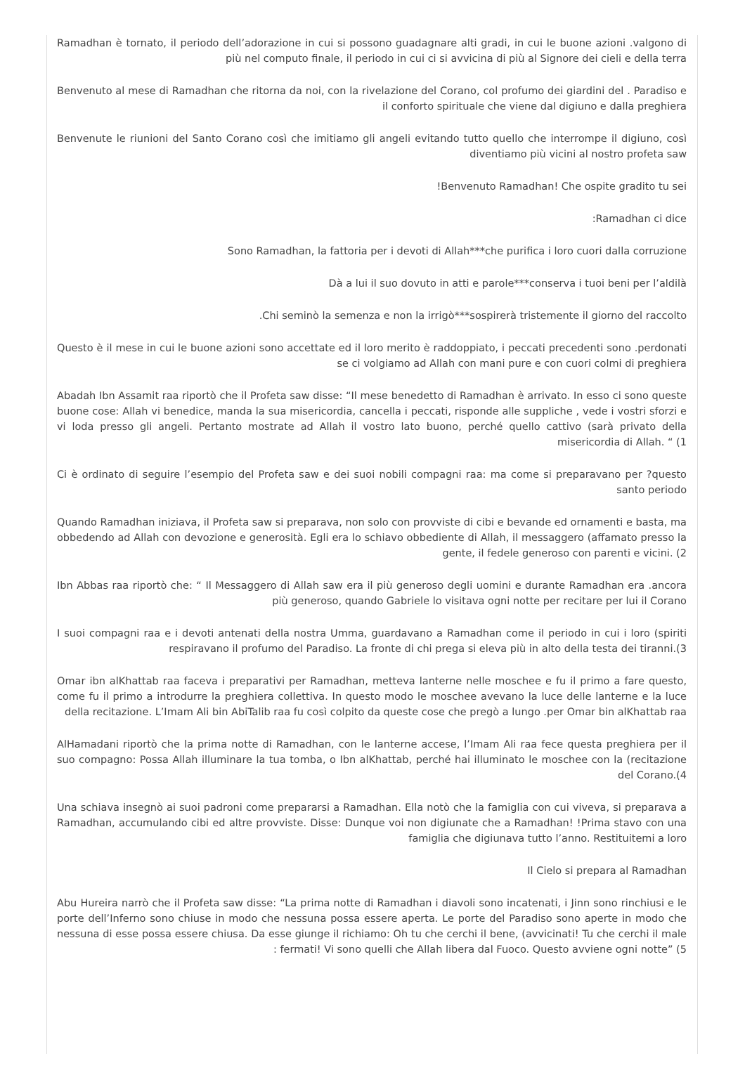Ramadhan è tornato, il periodo dell’adorazione in cui si possono guadagnare alti gradi, in cui le buone azioni .valgono di più nel computo finale, il periodo in cui ci si avvicina di più al Signore dei cieli e della terra
Benvenuto al mese di Ramadhan che ritorna da noi, con la rivelazione del Corano, col profumo dei giardini del . Paradiso e il conforto spirituale che viene dal digiuno e dalla preghiera
Benvenute le riunioni del Santo Corano così che imitiamo gli angeli evitando tutto quello che interrompe il digiuno, così diventiamo più vicini al nostro profeta saw
!Benvenuto Ramadhan! Che ospite gradito tu sei
:Ramadhan ci dice
Sono Ramadhan, la fattoria per i devoti di Allah***che purifica i loro cuori dalla corruzione
Dà a lui il suo dovuto in atti e parole***conserva i tuoi beni per l’aldilà
.Chi seminò la semenza e non la irrigò***sospirerà tristemente il giorno del raccolto
Questo è il mese in cui le buone azioni sono accettate ed il loro merito è raddoppiato, i peccati precedenti sono .perdonati se ci volgiamo ad Allah con mani pure e con cuori colmi di preghiera
Abadah Ibn Assamit raa riportò che il Profeta saw disse: “Il mese benedetto di Ramadhan è arrivato. In esso ci sono queste buone cose: Allah vi benedice, manda la sua misericordia, cancella i peccati, risponde alle suppliche , vede i vostri sforzi e vi loda presso gli angeli. Pertanto mostrate ad Allah il vostro lato buono, perché quello cattivo (sarà privato della misericordia di Allah. “ (1
Ci è ordinato di seguire l’esempio del Profeta saw e dei suoi nobili compagni raa: ma come si preparavano per ?questo santo periodo
Quando Ramadhan iniziava, il Profeta saw si preparava, non solo con provviste di cibi e bevande ed ornamenti e basta, ma obbedendo ad Allah con devozione e generosità. Egli era lo schiavo obbediente di Allah, il messaggero (affamato presso la gente, il fedele generoso con parenti e vicini. (2
Ibn Abbas raa riportò che: “ Il Messaggero di Allah saw era il più generoso degli uomini e durante Ramadhan era .ancora più generoso, quando Gabriele lo visitava ogni notte per recitare per lui il Corano
I suoi compagni raa e i devoti antenati della nostra Umma, guardavano a Ramadhan come il periodo in cui i loro (spiriti respiravano il profumo del Paradiso. La fronte di chi prega si eleva più in alto della testa dei tiranni.(3
Omar ibn alKhattab raa faceva i preparativi per Ramadhan, metteva lanterne nelle moschee e fu il primo a fare questo, come fu il primo a introdurre la preghiera collettiva. In questo modo le moschee avevano la luce delle lanterne e la luce della recitazione. L’Imam Ali bin AbiTalib raa fu così colpito da queste cose che pregò a lungo .per Omar bin alKhattab raa
AlHamadani riportò che la prima notte di Ramadhan, con le lanterne accese, l’Imam Ali raa fece questa preghiera per il suo compagno: Possa Allah illuminare la tua tomba, o Ibn alKhattab, perché hai illuminato le moschee con la (recitazione del Corano.(4
Una schiava insegnò ai suoi padroni come prepararsi a Ramadhan. Ella notò che la famiglia con cui viveva, si preparava a Ramadhan, accumulando cibi ed altre provviste. Disse: Dunque voi non digiunate che a Ramadhan! !Prima stavo con una famiglia che digiunava tutto l’anno. Restituitemi a loro
Il Cielo si prepara al Ramadhan
Abu Hureira narrò che il Profeta saw disse: “La prima notte di Ramadhan i diavoli sono incatenati, i Jinn sono rinchiusi e le porte dell’Inferno sono chiuse in modo che nessuna possa essere aperta. Le porte del Paradiso sono aperte in modo che nessuna di esse possa essere chiusa. Da esse giunge il richiamo: Oh tu che cerchi il bene, (avvicinati! Tu che cerchi il male : fermati! Vi sono quelli che Allah libera dal Fuoco. Questo avviene ogni notte” (5